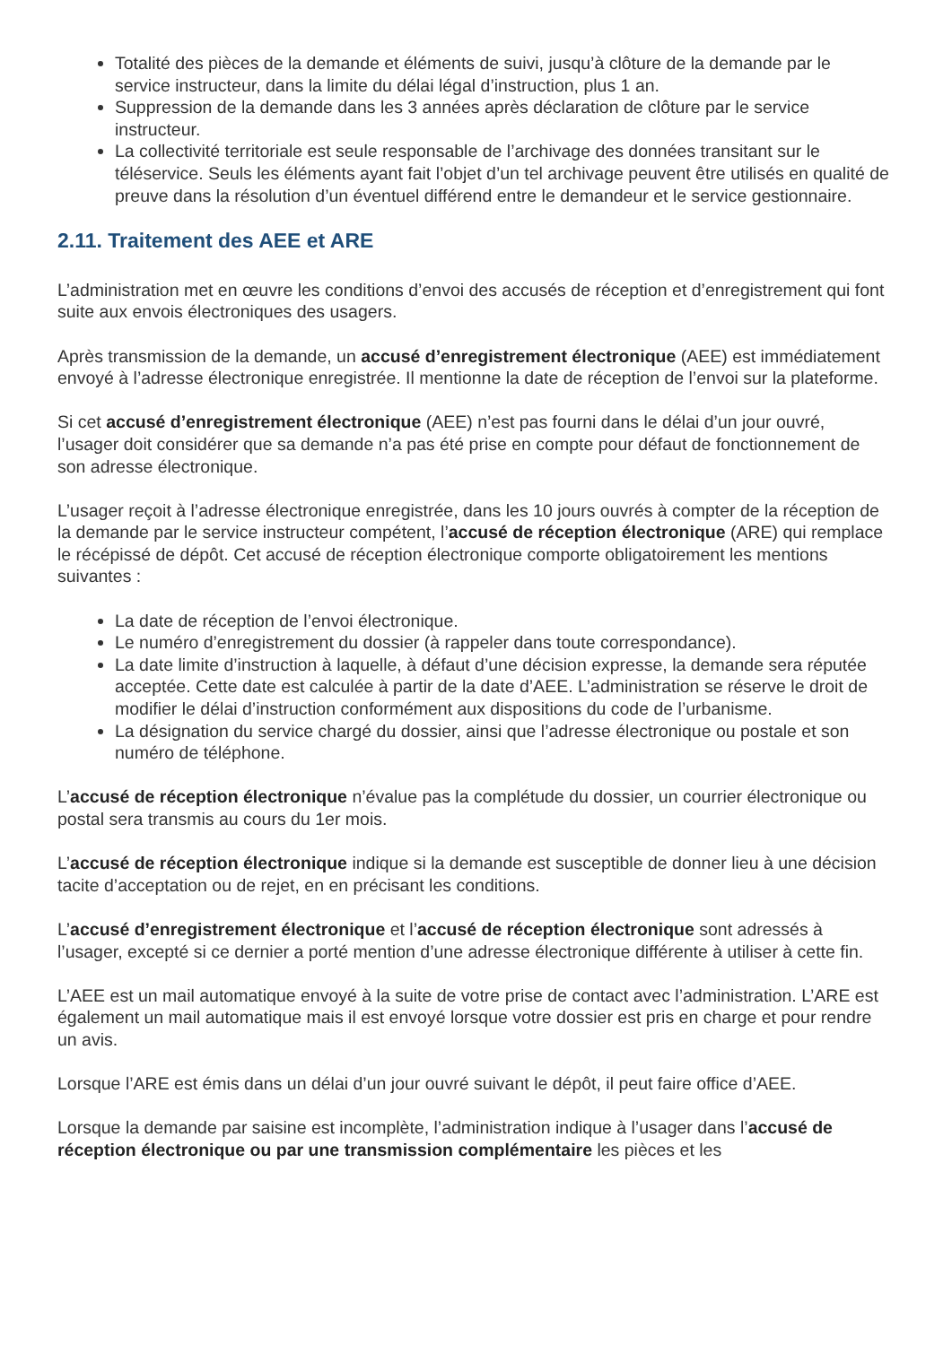Totalité des pièces de la demande et éléments de suivi, jusqu’à clôture de la demande par le service instructeur, dans la limite du délai légal d’instruction, plus 1 an.
Suppression de la demande dans les 3 années après déclaration de clôture par le service instructeur.
La collectivité territoriale est seule responsable de l’archivage des données transitant sur le téléservice. Seuls les éléments ayant fait l’objet d’un tel archivage peuvent être utilisés en qualité de preuve dans la résolution d’un éventuel différend entre le demandeur et le service gestionnaire.
2.11. Traitement des AEE et ARE
L’administration met en œuvre les conditions d’envoi des accusés de réception et d’enregistrement qui font suite aux envois électroniques des usagers.
Après transmission de la demande, un accusé d’enregistrement électronique (AEE) est immédiatement envoyé à l’adresse électronique enregistrée. Il mentionne la date de réception de l’envoi sur la plateforme.
Si cet accusé d’enregistrement électronique (AEE) n’est pas fourni dans le délai d’un jour ouvré, l’usager doit considérer que sa demande n’a pas été prise en compte pour défaut de fonctionnement de son adresse électronique.
L’usager reçoit à l’adresse électronique enregistrée, dans les 10 jours ouvrés à compter de la réception de la demande par le service instructeur compétent, l’accusé de réception électronique (ARE) qui remplace le récépissé de dépôt. Cet accusé de réception électronique comporte obligatoirement les mentions suivantes :
La date de réception de l’envoi électronique.
Le numéro d’enregistrement du dossier (à rappeler dans toute correspondance).
La date limite d’instruction à laquelle, à défaut d’une décision expresse, la demande sera réputée acceptée. Cette date est calculée à partir de la date d’AEE. L’administration se réserve le droit de modifier le délai d’instruction conformément aux dispositions du code de l’urbanisme.
La désignation du service chargé du dossier, ainsi que l’adresse électronique ou postale et son numéro de téléphone.
L’accusé de réception électronique n’évalue pas la complétude du dossier, un courrier électronique ou postal sera transmis au cours du 1er mois.
L’accusé de réception électronique indique si la demande est susceptible de donner lieu à une décision tacite d’acceptation ou de rejet, en en précisant les conditions.
L’accusé d’enregistrement électronique et l’accusé de réception électronique sont adressés à l’usager, excepté si ce dernier a porté mention d’une adresse électronique différente à utiliser à cette fin.
L’AEE est un mail automatique envoyé à la suite de votre prise de contact avec l’administration. L’ARE est également un mail automatique mais il est envoyé lorsque votre dossier est pris en charge et pour rendre un avis.
Lorsque l’ARE est émis dans un délai d’un jour ouvré suivant le dépôt, il peut faire office d’AEE.
Lorsque la demande par saisine est incomplète, l’administration indique à l’usager dans l’accusé de réception électronique ou par une transmission complémentaire les pièces et les